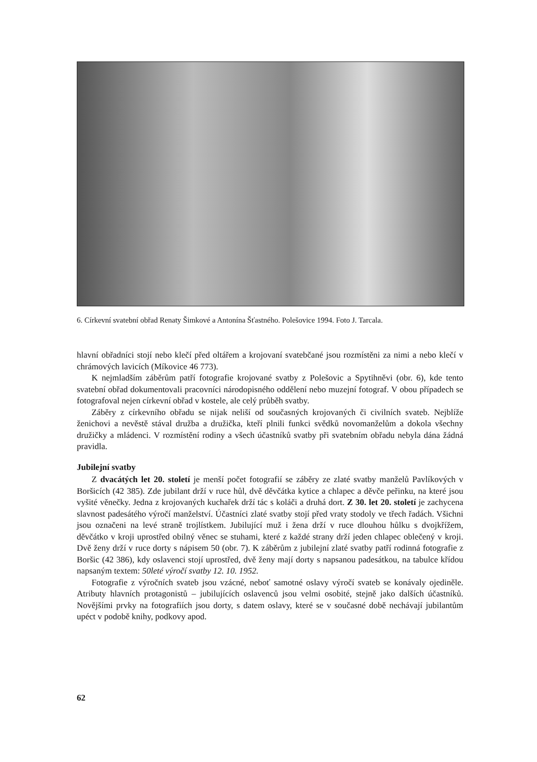6. Církevní svatební obřad Renaty Šimkové a Antonína Šťastného. Polešovice 1994. Foto J. Tarcala.
hlavní obřadníci stojí nebo klečí před oltářem a krojovaní svatebčané jsou rozmístěni za nimi a nebo klečí v chrámových lavicích (Míkovice 46 773).
K nejmladším záběrům patří fotografie krojované svatby z Polešovic a Spytihněvi (obr. 6), kde tento svatební obřad dokumentovali pracovníci národopisného oddělení nebo muzejní fotograf. V obou případech se fotografoval nejen církevní obřad v kostele, ale celý průběh svatby.
Záběry z církevního obřadu se nijak neliší od současných krojovaných či civilních svateb. Nejblíže ženichovi a nevěstě stával družba a družička, kteří plnili funkci svědků novomanželům a dokola všechny družičky a mládenci. V rozmístění rodiny a všech účastníků svatby při svatebním obřadu nebyla dána žádná pravidla.
Jubilejní svatby
Z dvacátých let 20. století je menší počet fotografií se záběry ze zlaté svatby manželů Pavlíkových v Boršicích (42 385). Zde jubilant drží v ruce hůl, dvě děvčátka kytice a chlapec a děvče peřinku, na které jsou vyšité věnečky. Jedna z krojovaných kuchařek drží tác s koláči a druhá dort. Z 30. let 20. století je zachycena slavnost padesátého výročí manželství. Účastníci zlaté svatby stojí před vraty stodoly ve třech řadách. Všichni jsou označeni na levé straně trojlístkem. Jubilující muž i žena drží v ruce dlouhou hůlku s dvojkřížem, děvčátko v kroji uprostřed obilný věnec se stuhami, které z každé strany drží jeden chlapec oblečený v kroji. Dvě ženy drží v ruce dorty s nápisem 50 (obr. 7). K záběrům z jubilejní zlaté svatby patří rodinná fotografie z Boršic (42 386), kdy oslavenci stojí uprostřed, dvě ženy mají dorty s napsanou padesátkou, na tabulce křídou napsaným textem: 50leté výročí svatby 12. 10. 1952.
Fotografie z výročních svateb jsou vzácné, neboť samotné oslavy výročí svateb se konávaly ojediněle. Atributy hlavních protagonistů – jubilujících oslavenců jsou velmi osobité, stejně jako dalších účastníků. Novějšími prvky na fotografiích jsou dorty, s datem oslavy, které se v současné době nechávají jubilantům upéct v podobě knihy, podkovy apod.
62